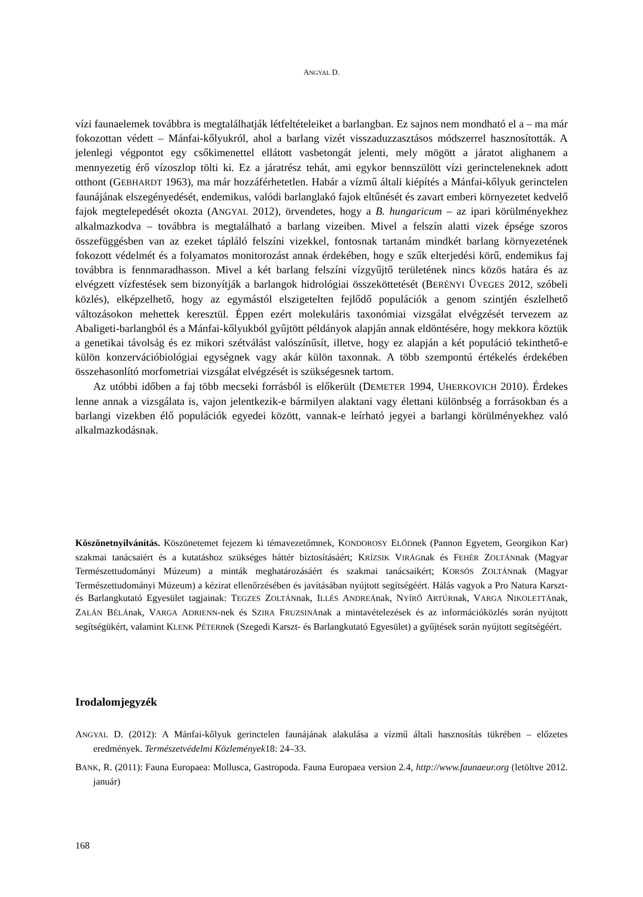ANGYAL D.
vízi faunaelemek továbbra is megtalálhatják létfeltételeiket a barlangban. Ez sajnos nem mondható el a – ma már fokozottan védett – Mánfai-kőlyukról, ahol a barlang vizét visszaduzzasztásos módszerrel hasznosították. A jelenlegi végpontot egy csőkimenettel ellátott vasbetongát jelenti, mely mögött a járatot alighanem a mennyezetig érő vízoszlop tölti ki. Ez a járatrész tehát, ami egykor bennszülött vízi gerincteleneknek adott otthont (GEBHARDT 1963), ma már hozzáférhetetlen. Habár a vízmű általi kiépítés a Mánfai-kőlyuk gerinctelen faunájának elszegényedését, endemikus, valódi barlanglakó fajok eltűnését és zavart emberi környezetet kedvelő fajok megtelepedését okozta (ANGYAL 2012), örvendetes, hogy a B. hungaricum – az ipari körülményekhez alkalmazkodva – továbbra is megtalálható a barlang vizeiben. Mivel a felszín alatti vizek épsége szoros összefüggésben van az ezeket tápláló felszíni vizekkel, fontosnak tartanám mindkét barlang környezetének fokozott védelmét és a folyamatos monitorozást annak érdekében, hogy e szűk elterjedési körű, endemikus faj továbbra is fennmaradhasson. Mivel a két barlang felszíni vízgyűjtő területének nincs közös határa és az elvégzett vízfestések sem bizonyítják a barlangok hidrológiai összeköttetését (BERÉNYI ÜVEGES 2012, szóbeli közlés), elképzelhető, hogy az egymástól elszigetelten fejlődő populációk a genom szintjén észlelhető változásokon mehettek keresztül. Éppen ezért molekuláris taxonómiai vizsgálat elvégzését tervezem az Abaligeti-barlangból és a Mánfai-kőlyukból gyűjtött példányok alapján annak eldöntésére, hogy mekkora köztük a genetikai távolság és ez mikori szétválást valószínűsít, illetve, hogy ez alapján a két populáció tekinthető-e külön konzervációbiológiai egységnek vagy akár külön taxonnak. A több szempontú értékelés érdekében összehasonlító morfometriai vizsgálat elvégzését is szükségesnek tartom.
Az utóbbi időben a faj több mecseki forrásból is előkerült (DEMETER 1994, UHERKOVICH 2010). Érdekes lenne annak a vizsgálata is, vajon jelentkezik-e bármilyen alaktani vagy élettani különbség a forrásokban és a barlangi vizekben élő populációk egyedei között, vannak-e leírható jegyei a barlangi körülményekhez való alkalmazkodásnak.
Köszönetnyilvánítás. Köszönetemet fejezem ki témavezetőmnek, KONDOROSY ELŐDnek (Pannon Egyetem, Georgikon Kar) szakmai tanácsaiért és a kutatáshoz szükséges háttér biztosításáért; KRÍZSIK VIRÁGnak és FEHÉR ZOLTÁNnak (Magyar Természettudományi Múzeum) a minták meghatározásáért és szakmai tanácsaikért; KORSÓS ZOLTÁNnak (Magyar Természettudományi Múzeum) a kézirat ellenőrzésében és javításában nyújtott segítségéért. Hálás vagyok a Pro Natura Karszt- és Barlangkutató Egyesület tagjainak: TEGZES ZOLTÁNnak, ILLÉS ANDREÁnak, NYÍRŐ ARTÚRnak, VARGA NIKOLETTÁnak, ZALÁN BÉLÁnak, VARGA ADRIENN-nek és SZIRA FRUZSINÁnak a mintavételezések és az információközlés során nyújtott segítségükért, valamint KLENK PÉTERnek (Szegedi Karszt- és Barlangkutató Egyesület) a gyűjtések során nyújtott segítségéért.
Irodalomjegyzék
ANGYAL D. (2012): A Mánfai-kőlyuk gerinctelen faunájának alakulása a vízmű általi hasznosítás tükrében – előzetes eredmények. Természetvédelmi Közlemények18: 24–33.
BANK, R. (2011): Fauna Europaea: Mollusca, Gastropoda. Fauna Europaea version 2.4, http://www.faunaeur.org (letöltve 2012. január)
168